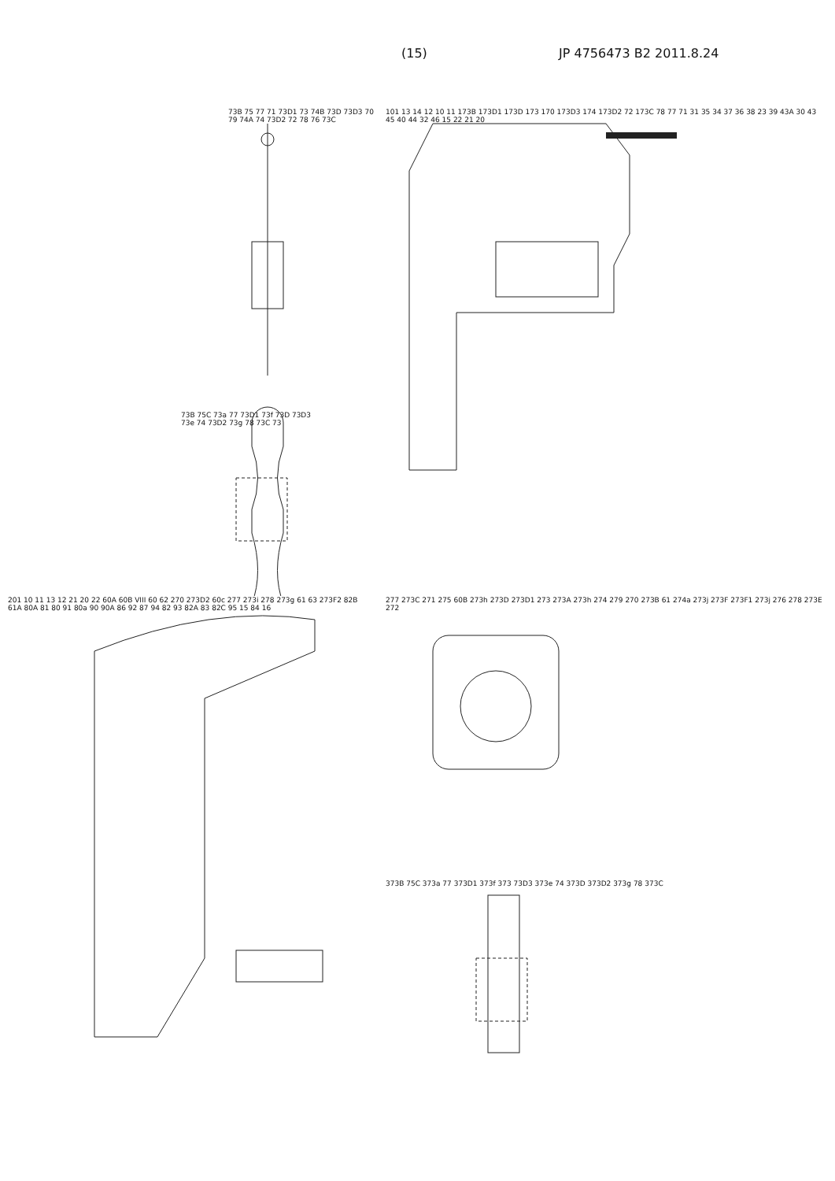(15) JP 4756473 B2 2011.8.24
73B 75 77 71 73D1 73 74B 73D 73D3 70 79 74A 74 73D2 72 78 76 73C
73B 75C 73a 77 73D1 73f 73D 73D3 73e 74 73D2 73g 78 73C 73
101 13 14 12 10 11 173B 173D1 173D 173 170 173D3 174 173D2 72 173C 78 77 71 31 35 34 37 36 38 23 39 43A 30 43 45 40 44 32 46 15 22 21 20
201 10 11 13 12 21 20 22 60A 60B VIII 60 62 270 273D2 60c 277 273i 278 273g 61 63 273F2 82B 61A 80A 81 80 91 80a 90 90A 86 92 87 94 82 93 82A 83 82C 95 15 84 16
277 273C 271 275 60B 273h 273D 273D1 273 273A 273h 274 279 270 273B 61 274a 273j 273F 273F1 273j 276 278 273E 272
373B 75C 373a 77 373D1 373f 373 73D3 373e 74 373D 373D2 373g 78 373C